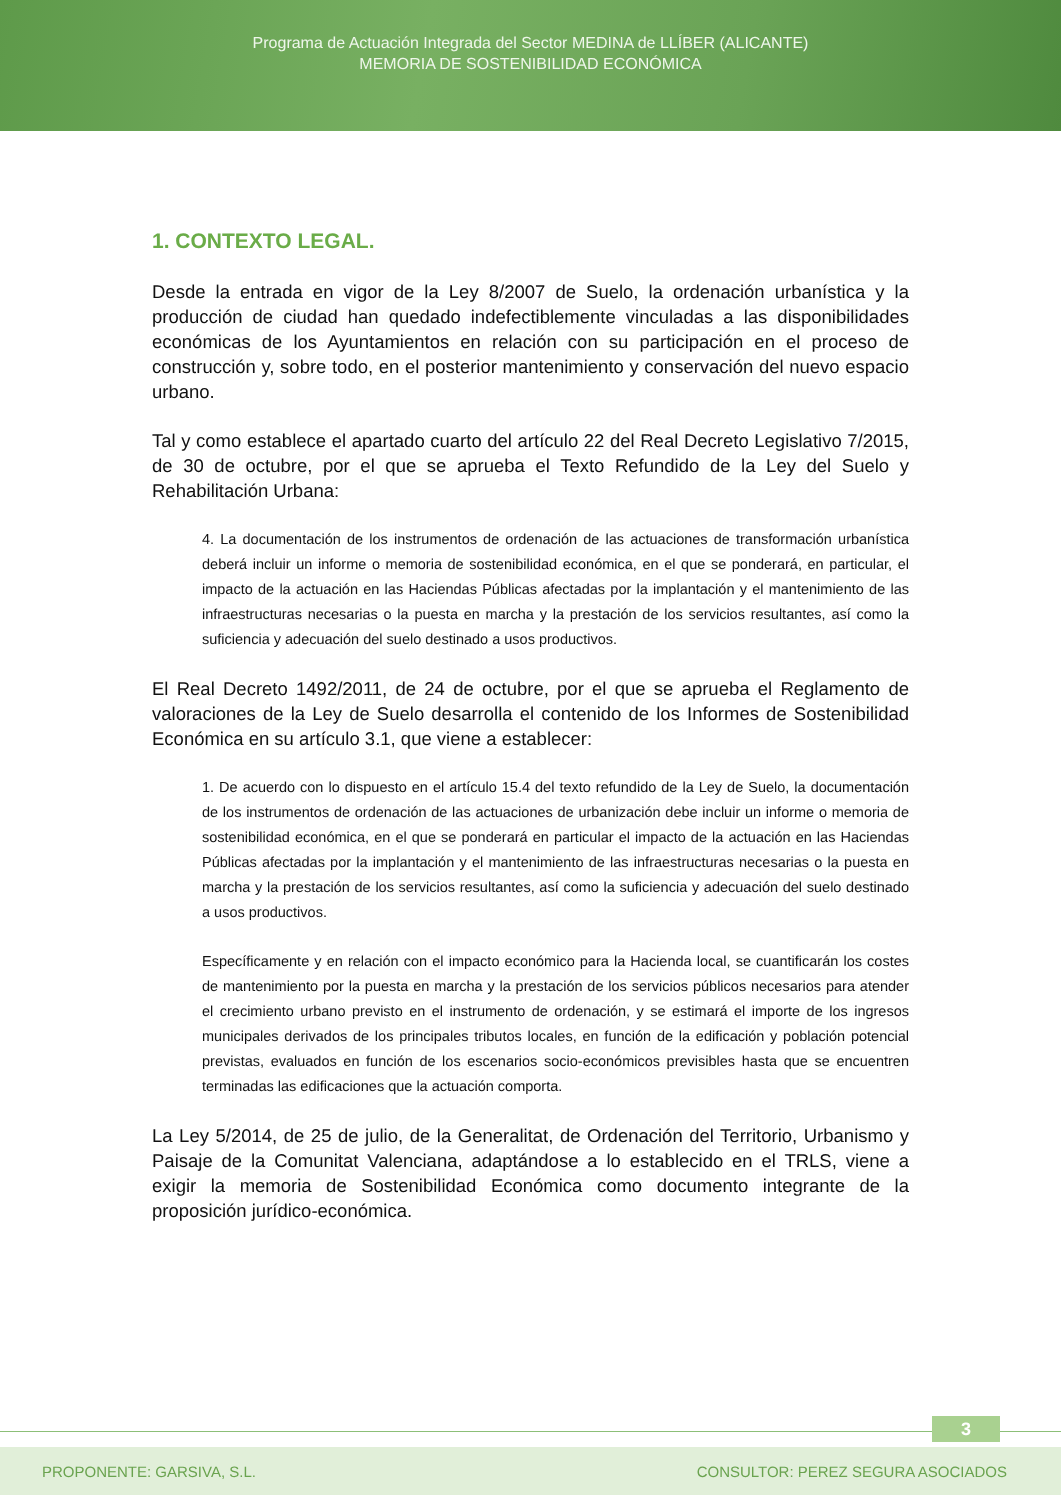Programa de Actuación Integrada del Sector MEDINA de LLÍBER (ALICANTE)
MEMORIA DE SOSTENIBILIDAD ECONÓMICA
1. CONTEXTO LEGAL.
Desde la entrada en vigor de la Ley 8/2007 de Suelo, la ordenación urbanística y la producción de ciudad han quedado indefectiblemente vinculadas a las disponibilidades económicas de los Ayuntamientos en relación con su participación en el proceso de construcción y, sobre todo, en el posterior mantenimiento y conservación del nuevo espacio urbano.
Tal y como establece el apartado cuarto del artículo 22 del Real Decreto Legislativo 7/2015, de 30 de octubre, por el que se aprueba el Texto Refundido de la Ley del Suelo y Rehabilitación Urbana:
4. La documentación de los instrumentos de ordenación de las actuaciones de transformación urbanística deberá incluir un informe o memoria de sostenibilidad económica, en el que se ponderará, en particular, el impacto de la actuación en las Haciendas Públicas afectadas por la implantación y el mantenimiento de las infraestructuras necesarias o la puesta en marcha y la prestación de los servicios resultantes, así como la suficiencia y adecuación del suelo destinado a usos productivos.
El Real Decreto 1492/2011, de 24 de octubre, por el que se aprueba el Reglamento de valoraciones de la Ley de Suelo desarrolla el contenido de los Informes de Sostenibilidad Económica en su artículo 3.1, que viene a establecer:
1. De acuerdo con lo dispuesto en el artículo 15.4 del texto refundido de la Ley de Suelo, la documentación de los instrumentos de ordenación de las actuaciones de urbanización debe incluir un informe o memoria de sostenibilidad económica, en el que se ponderará en particular el impacto de la actuación en las Haciendas Públicas afectadas por la implantación y el mantenimiento de las infraestructuras necesarias o la puesta en marcha y la prestación de los servicios resultantes, así como la suficiencia y adecuación del suelo destinado a usos productivos.
Específicamente y en relación con el impacto económico para la Hacienda local, se cuantificarán los costes de mantenimiento por la puesta en marcha y la prestación de los servicios públicos necesarios para atender el crecimiento urbano previsto en el instrumento de ordenación, y se estimará el importe de los ingresos municipales derivados de los principales tributos locales, en función de la edificación y población potencial previstas, evaluados en función de los escenarios socio-económicos previsibles hasta que se encuentren terminadas las edificaciones que la actuación comporta.
La Ley 5/2014, de 25 de julio, de la Generalitat, de Ordenación del Territorio, Urbanismo y Paisaje de la Comunitat Valenciana, adaptándose a lo establecido en el TRLS, viene a exigir la memoria de Sostenibilidad Económica como documento integrante de la proposición jurídico-económica.
3
PROPONENTE: GARSIVA, S.L. CONSULTOR: PEREZ SEGURA ASOCIADOS